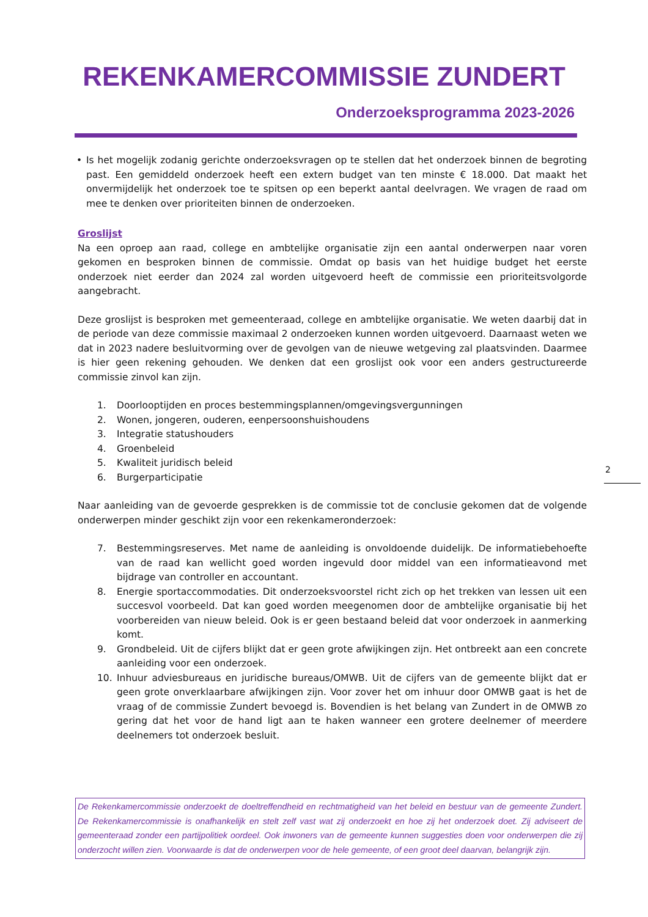REKENKAMERCOMMISSIE ZUNDERT
Onderzoeksprogramma 2023-2026
• Is het mogelijk zodanig gerichte onderzoeksvragen op te stellen dat het onderzoek binnen de begroting past. Een gemiddeld onderzoek heeft een extern budget van ten minste € 18.000. Dat maakt het onvermijdelijk het onderzoek toe te spitsen op een beperkt aantal deelvragen. We vragen de raad om mee te denken over prioriteiten binnen de onderzoeken.
Groslijst
Na een oproep aan raad, college en ambtelijke organisatie zijn een aantal onderwerpen naar voren gekomen en besproken binnen de commissie. Omdat op basis van het huidige budget het eerste onderzoek niet eerder dan 2024 zal worden uitgevoerd heeft de commissie een prioriteitsvolgorde aangebracht.
Deze groslijst is besproken met gemeenteraad, college en ambtelijke organisatie. We weten daarbij dat in de periode van deze commissie maximaal 2 onderzoeken kunnen worden uitgevoerd. Daarnaast weten we dat in 2023 nadere besluitvorming over de gevolgen van de nieuwe wetgeving zal plaatsvinden. Daarmee is hier geen rekening gehouden. We denken dat een groslijst ook voor een anders gestructureerde commissie zinvol kan zijn.
1. Doorlooptijden en proces bestemmingsplannen/omgevingsvergunningen
2. Wonen, jongeren, ouderen, eenpersoonshuishoudens
3. Integratie statushouders
4. Groenbeleid
5. Kwaliteit juridisch beleid
6. Burgerparticipatie
Naar aanleiding van de gevoerde gesprekken is de commissie tot de conclusie gekomen dat de volgende onderwerpen minder geschikt zijn voor een rekenkameronderzoek:
7. Bestemmingsreserves. Met name de aanleiding is onvoldoende duidelijk. De informatiebehoefte van de raad kan wellicht goed worden ingevuld door middel van een informatieavond met bijdrage van controller en accountant.
8. Energie sportaccommodaties. Dit onderzoeksvoorstel richt zich op het trekken van lessen uit een succesvol voorbeeld. Dat kan goed worden meegenomen door de ambtelijke organisatie bij het voorbereiden van nieuw beleid. Ook is er geen bestaand beleid dat voor onderzoek in aanmerking komt.
9. Grondbeleid. Uit de cijfers blijkt dat er geen grote afwijkingen zijn. Het ontbreekt aan een concrete aanleiding voor een onderzoek.
10. Inhuur adviesbureaus en juridische bureaus/OMWB. Uit de cijfers van de gemeente blijkt dat er geen grote onverklaarbare afwijkingen zijn. Voor zover het om inhuur door OMWB gaat is het de vraag of de commissie Zundert bevoegd is. Bovendien is het belang van Zundert in de OMWB zo gering dat het voor de hand ligt aan te haken wanneer een grotere deelnemer of meerdere deelnemers tot onderzoek besluit.
2
De Rekenkamercommissie onderzoekt de doeltreffendheid en rechtmatigheid van het beleid en bestuur van de gemeente Zundert. De Rekenkamercommissie is onafhankelijk en stelt zelf vast wat zij onderzoekt en hoe zij het onderzoek doet. Zij adviseert de gemeenteraad zonder een partijpolitiek oordeel. Ook inwoners van de gemeente kunnen suggesties doen voor onderwerpen die zij onderzocht willen zien. Voorwaarde is dat de onderwerpen voor de hele gemeente, of een groot deel daarvan, belangrijk zijn.